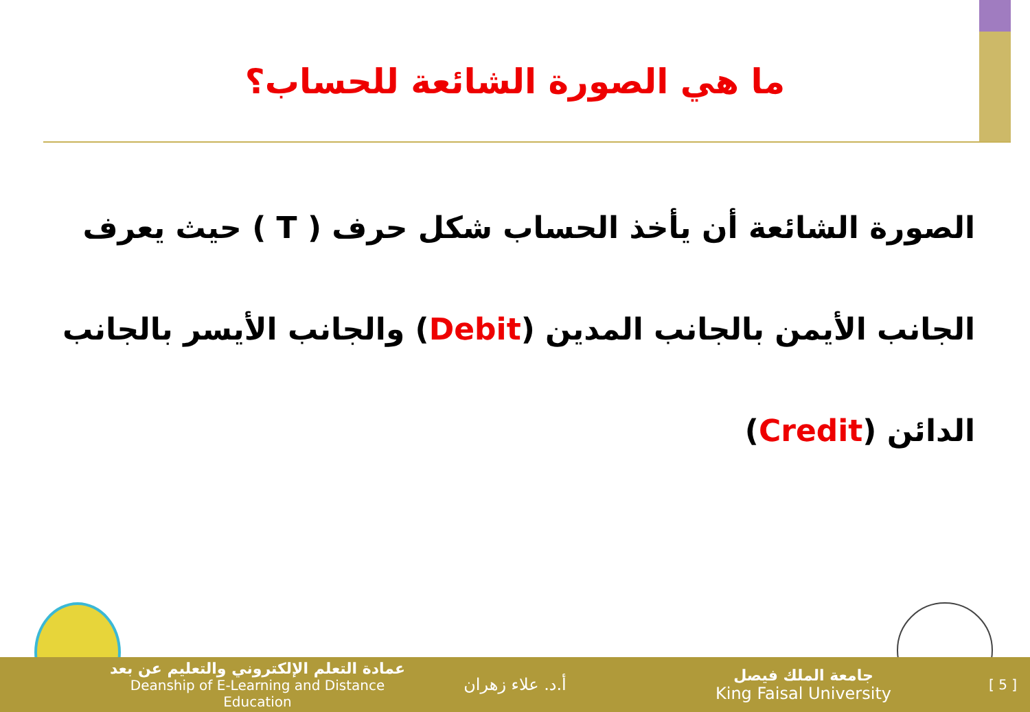ما هي الصورة الشائعة للحساب؟
الصورة الشائعة أن يأخذ الحساب شكل حرف ( T ) حيث يعرف الجانب الأيمن بالجانب المدين (Debit) والجانب الأيسر بالجانب الدائن (Credit)
عمادة التعلم الإلكتروني والتعليم عن بعد
Deanship of E-Learning and Distance Education
أ.د. علاء زهران
جامعة الملك فيصل
King Faisal University
[ 5 ]